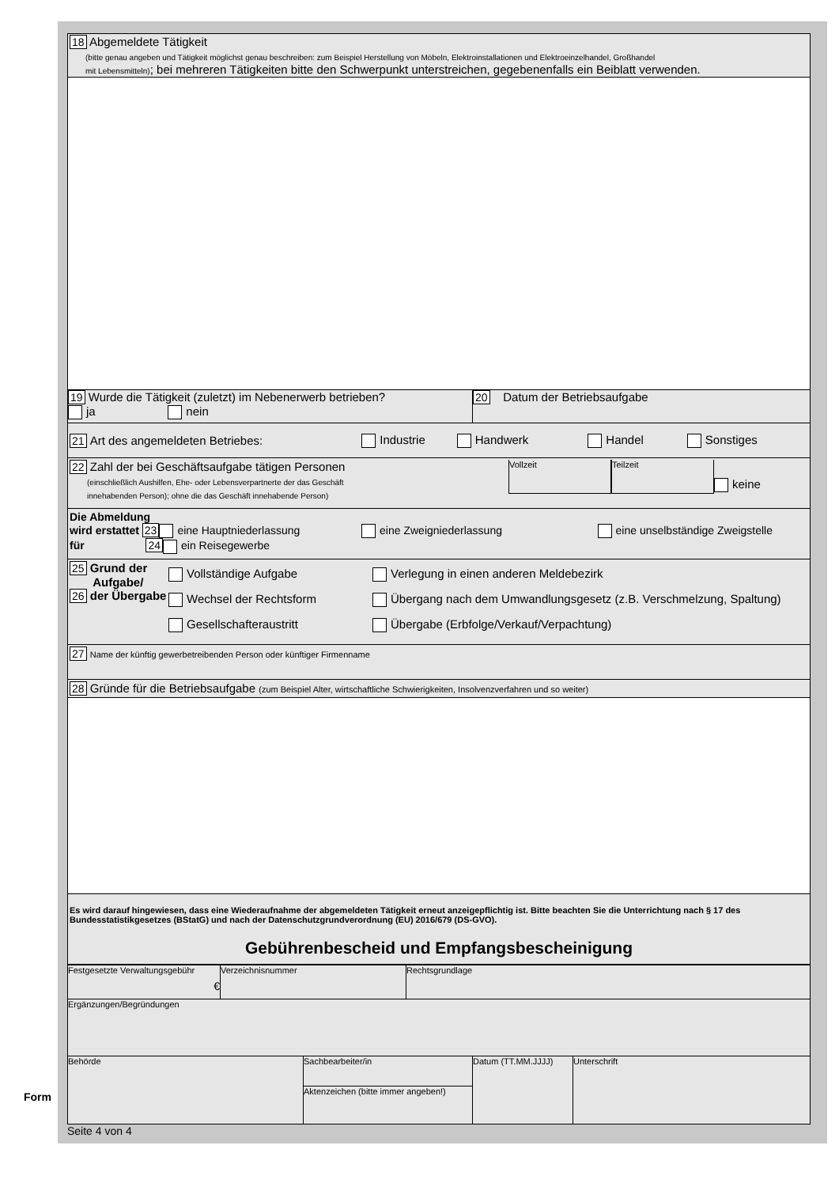18 Abgemeldete Tätigkeit
(bitte genau angeben und Tätigkeit möglichst genau beschreiben: zum Beispiel Herstellung von Möbeln, Elektroinstallationen und Elektroeinzelhandel, Großhandel
mit Lebensmitteln); bei mehreren Tätigkeiten bitte den Schwerpunkt unterstreichen, gegebenenfalls ein Beiblatt verwenden.
19 Wurde die Tätigkeit (zuletzt) im Nebenerwerb betrieben?
ja nein
20 Datum der Betriebsaufgabe
21 Art des angemeldeten Betriebes: Industrie Handwerk Handel Sonstiges
22 Zahl der bei Geschäftsaufgabe tätigen Personen
(einschließlich Aushilfen, Ehe- oder Lebensverpartnerte der das Geschäft
innehabenden Person); ohne die das Geschäft innehabende Person)
Vollzeit Teilzeit
keine
Die Abmeldung
wird erstattet 23 eine Hauptniederlassung eine Zweigniederlassung eine unselbständige Zweigstelle
für 24 ein Reisegewerbe
25 Grund der
Aufgabe/
26 der Übergabe
Vollständige Aufgabe
Wechsel der Rechtsform
Gesellschafteraustritt
Verlegung in einen anderen Meldebezirk
Übergang nach dem Umwandlungsgesetz (z.B. Verschmelzung, Spaltung)
Übergabe (Erbfolge/Verkauf/Verpachtung)
27 Name der künftig gewerbetreibenden Person oder künftiger Firmenname
28 Gründe für die Betriebsaufgabe (zum Beispiel Alter, wirtschaftliche Schwierigkeiten, Insolvenzverfahren und so weiter)
Es wird darauf hingewiesen, dass eine Wiederaufnahme der abgemeldeten Tätigkeit erneut anzeigepflichtig ist. Bitte beachten Sie die Unterrichtung nach § 17 des Bundesstatistikgesetzes (BStatG) und nach der Datenschutzgrundverordnung (EU) 2016/679 (DS-GVO).
Gebührenbescheid und Empfangsbescheinigung
Festgesetzte Verwaltungsgebühr
€
Verzeichnisnummer Rechtsgrundlage
Ergänzungen/Begründungen
Behörde Sachbearbeiter/in
Aktenzeichen (bitte immer angeben!)
Datum (TT.MM.JJJJ) Unterschrift
Seite 4 von 4
Form